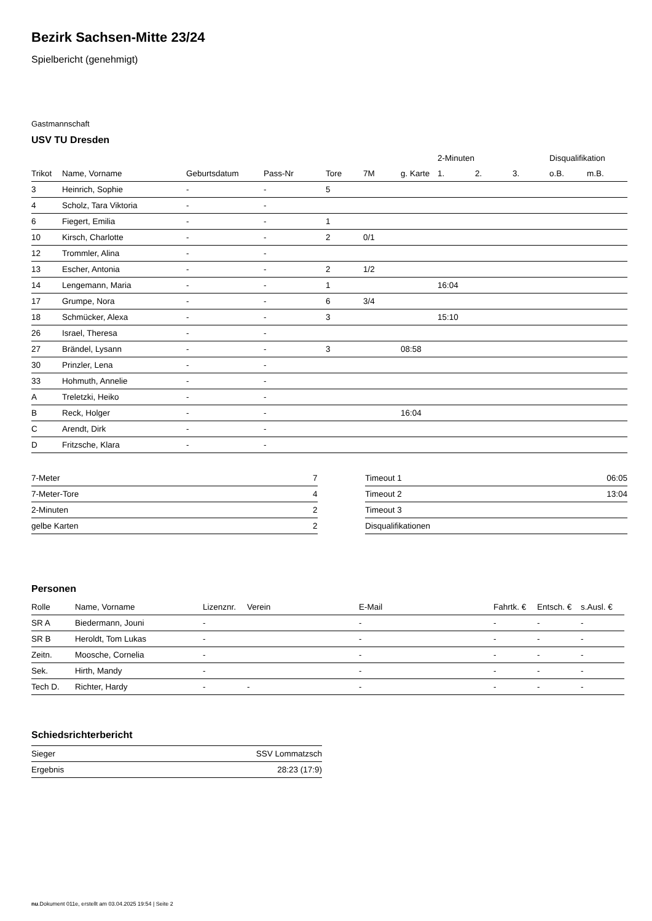Bezirk Sachsen-Mitte 23/24
Spielbericht (genehmigt)
Gastmannschaft
USV TU Dresden
| | | | | | | | 2-Minuten | | | Disqualifikation | |
| --- | --- | --- | --- | --- | --- | --- | --- | --- | --- | --- | --- |
| Trikot | Name, Vorname | Geburtsdatum | Pass-Nr | Tore | 7M | g. Karte | 1. | 2. | 3. | o.B. | m.B. |
| 3 | Heinrich, Sophie | - | - | 5 | | | | | | | |
| 4 | Scholz, Tara Viktoria | - | - | | | | | | | | |
| 6 | Fiegert, Emilia | - | - | 1 | | | | | | | |
| 10 | Kirsch, Charlotte | - | - | 2 | 0/1 | | | | | | |
| 12 | Trommler, Alina | - | - | | | | | | | | |
| 13 | Escher, Antonia | - | - | 2 | 1/2 | | | | | | |
| 14 | Lengemann, Maria | - | - | 1 | | | 16:04 | | | | |
| 17 | Grumpe, Nora | - | - | 6 | 3/4 | | | | | | |
| 18 | Schmücker, Alexa | - | - | 3 | | | 15:10 | | | | |
| 26 | Israel, Theresa | - | - | | | | | | | | |
| 27 | Brändel, Lysann | - | - | 3 | | 08:58 | | | | | |
| 30 | Prinzler, Lena | - | - | | | | | | | | |
| 33 | Hohmuth, Annelie | - | - | | | | | | | | |
| A | Treletzki, Heiko | - | - | | | | | | | | |
| B | Reck, Holger | - | - | | | 16:04 | | | | | |
| C | Arendt, Dirk | - | - | | | | | | | | |
| D | Fritzsche, Klara | - | - | | | | | | | | |
| 7-Meter | 7 |
| 7-Meter-Tore | 4 |
| 2-Minuten | 2 |
| gelbe Karten | 2 |
| Timeout 1 | 06:05 |
| Timeout 2 | 13:04 |
| Timeout 3 | |
| Disqualifikationen | |
Personen
| Rolle | Name, Vorname | Lizenznr. | Verein | E-Mail | Fahrtk. € | Entsch. € | s.Ausl. € |
| --- | --- | --- | --- | --- | --- | --- | --- |
| SR A | Biedermann, Jouni | - | | - | - | - | - |
| SR B | Heroldt, Tom Lukas | - | | - | - | - | - |
| Zeitn. | Moosche, Cornelia | - | | - | - | - | - |
| Sek. | Hirth, Mandy | - | | - | - | - | - |
| Tech D. | Richter, Hardy | - | - | - | - | - | - |
Schiedsrichterbericht
| Sieger | SSV Lommatzsch |
| Ergebnis | 28:23 (17:9) |
nu.Dokument 011e, erstellt am 03.04.2025 19:54 | Seite 2